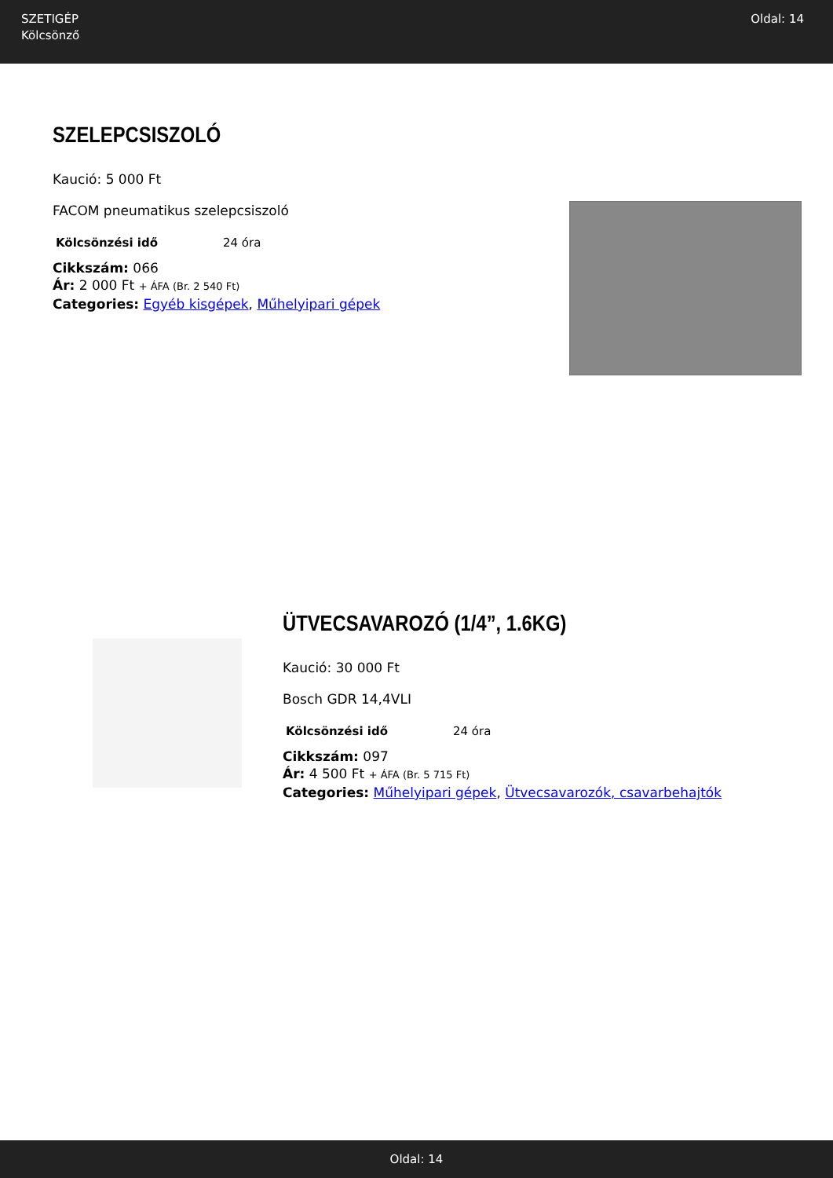SZETIGÉP
Kölcsönző
Oldal: 14
SZELEPCSISZOLÓ
Kaució: 5 000 Ft
FACOM pneumatikus szelepcsiszoló
| Kölcsönzési idő | 24 óra |
Cikkszám: 066
Ár: 2 000 Ft + ÁFA (Br. 2 540 Ft)
Categories: Egyéb kisgépek, Műhelyipari gépek
ÜTVECSAVAROZÓ (1/4”, 1.6KG)
Kaució: 30 000 Ft
Bosch GDR 14,4VLI
| Kölcsönzési idő | 24 óra |
Cikkszám: 097
Ár: 4 500 Ft + ÁFA (Br. 5 715 Ft)
Categories: Műhelyipari gépek, Ütvecsavarozók, csavarbehajtók
Oldal: 14